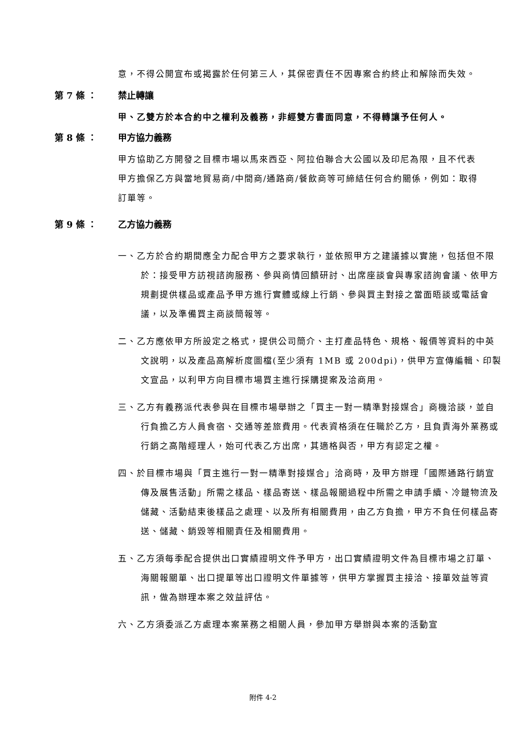意，不得公開宣布或揭露於任何第三人，其保密責任不因專案合約終止和解除而失效。
第 7 條 ： 禁止轉讓
甲、乙雙方於本合約中之權利及義務，非經雙方書面同意，不得轉讓予任何人。
第 8 條 ： 甲方協力義務
甲方協助乙方開發之目標市場以馬來西亞、阿拉伯聯合大公國以及印尼為限，且不代表甲方擔保乙方與當地貿易商/中間商/通路商/餐飲商等可締結任何合約關係，例如：取得訂單等。
第 9 條 ： 乙方協力義務
一、乙方於合約期間應全力配合甲方之要求執行，並依照甲方之建議據以實施，包括但不限於：接受甲方訪視諮詢服務、參與商情回饋研討、出席座談會與專家諮詢會議、依甲方規劃提供樣品或產品予甲方進行實體或線上行銷、參與買主對接之當面晤談或電話會議，以及準備買主商談簡報等。
二、乙方應依甲方所設定之格式，提供公司簡介、主打產品特色、規格、報價等資料的中英文說明，以及產品高解析度圖檔(至少須有 1MB 或 200dpi)，供甲方宣傳編輯、印製文宣品，以利甲方向目標市場買主進行採購提案及洽商用。
三、乙方有義務派代表參與在目標市場舉辦之「買主一對一精準對接媒合」商機洽談，並自行負擔乙方人員食宿、交通等差旅費用。代表資格須在任職於乙方，且負責海外業務或行銷之高階經理人，始可代表乙方出席，其適格與否，甲方有認定之權。
四、於目標市場與「買主進行一對一精準對接媒合」洽商時，及甲方辦理「國際通路行銷宣傳及展售活動」所需之樣品、樣品寄送、樣品報關過程中所需之申請手續、冷鏈物流及儲藏、活動結束後樣品之處理、以及所有相關費用，由乙方負擔，甲方不負任何樣品寄送、儲藏、銷毀等相關責任及相關費用。
五、乙方須每季配合提供出口實績證明文件予甲方，出口實績證明文件為目標市場之訂單、海關報關單、出口提單等出口證明文件單據等，供甲方掌握買主接洽、接單效益等資訊，做為辦理本案之效益評估。
六、乙方須委派乙方處理本案業務之相關人員，參加甲方舉辦與本案的活動宣
附件 4-2